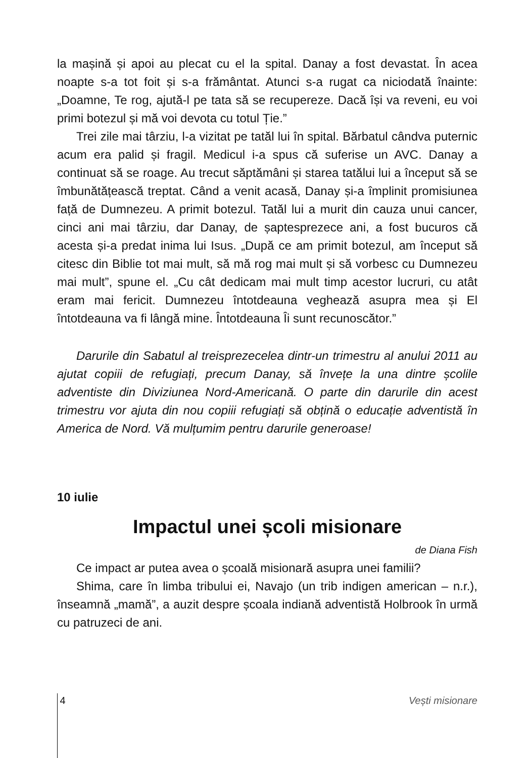la mașină și apoi au plecat cu el la spital. Danay a fost devastat. În acea noapte s-a tot foit și s-a frământat. Atunci s-a rugat ca niciodată înainte: „Doamne, Te rog, ajută-l pe tata să se recupereze. Dacă își va reveni, eu voi primi botezul și mă voi devota cu totul Ție.”
Trei zile mai târziu, l-a vizitat pe tatăl lui în spital. Bărbatul cândva puternic acum era palid și fragil. Medicul i-a spus că suferise un AVC. Danay a continuat să se roage. Au trecut săptămâni și starea tatălui lui a început să se îmbunătățească treptat. Când a venit acasă, Danay și-a împlinit promisiunea față de Dumnezeu. A primit botezul. Tatăl lui a murit din cauza unui cancer, cinci ani mai târziu, dar Danay, de șaptesprezece ani, a fost bucuros că acesta și-a predat inima lui Isus. „După ce am primit botezul, am început să citesc din Biblie tot mai mult, să mă rog mai mult și să vorbesc cu Dumnezeu mai mult”, spune el. „Cu cât dedicam mai mult timp acestor lucruri, cu atât eram mai fericit. Dumnezeu întotdeauna veghează asupra mea și El întotdeauna va fi lângă mine. Întotdeauna Îi sunt recunoscător.”
Darurile din Sabatul al treisprezecelea dintr-un trimestru al anului 2011 au ajutat copiii de refugiați, precum Danay, să învețe la una dintre școlile adventiste din Diviziunea Nord-Americană. O parte din darurile din acest trimestru vor ajuta din nou copiii refugiați să obțină o educație adventistă în America de Nord. Vă mulțumim pentru darurile generoase!
10 iulie
Impactul unei școli misionare
de Diana Fish
Ce impact ar putea avea o școală misionară asupra unei familii?
Shima, care în limba tribului ei, Navajo (un trib indigen american – n.r.), înseamnă „mamă”, a auzit despre școala indiană adventistă Holbrook în urmă cu patruzeci de ani.
4 Vești misionare